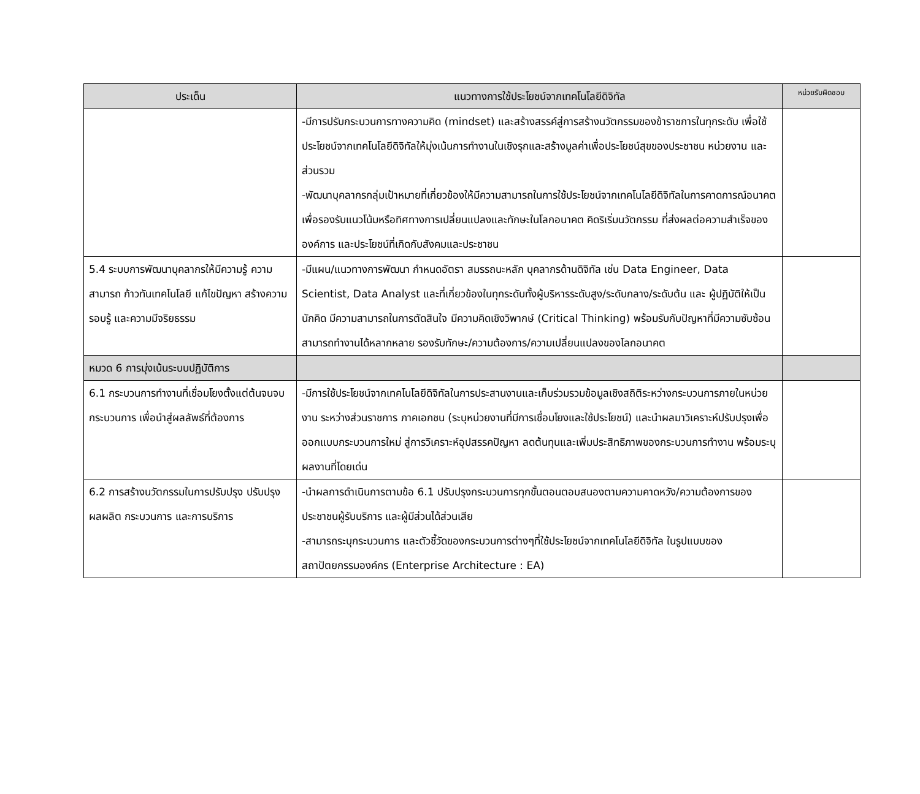| ประเด็น | แนวทางการใช้ประโยชน์จากเทคโนโลยีดิจิทัล | หน่วยรับผิดชอบ |
| --- | --- | --- |
| | -มีการปรับกระบวนการทางความคิด (mindset) และสร้างสรรค์สู่การสร้างนวัตกรรมของข้าราชการในทุกระดับ เพื่อใช้ประโยชน์จากเทคโนโลยีดิจิทัลให้มุ่งเน้นการทำงานในเชิงรุกและสร้างมูลค่าเพื่อประโยชน์สุขของประชาชน หน่วยงาน และส่วนรวม -พัฒนาบุคลากรกลุ่มเป้าหมายที่เกี่ยวข้องให้มีความสามารถในการใช้ประโยชน์จากเทคโนโลยีดิจิทัลในการคาดการณ์อนาคตเพื่อรองรับแนวโน้มหรือทิศทางการเปลี่ยนแปลงและทักษะในโลกอนาคต คิดริเริ่มนวัตกรรม ที่ส่งผลต่อความสำเร็จขององค์การ และประโยชน์ที่เกิดกับสังคมและประชาชน | |
| 5.4 ระบบการพัฒนาบุคลากรให้มีความรู้ ความสามารถ ก้าวทันเทคโนโลยี แก้ไขปัญหา สร้างความรอบรู้ และความมีจริยธรรม | -มีแผน/แนวทางการพัฒนา กำหนดอัตรา สมรรถนะหลัก บุคลากรด้านดิจิทัล เช่น Data Engineer, Data Scientist, Data Analyst และที่เกี่ยวข้องในทุกระดับทั้งผู้บริหารระดับสูง/ระดับกลาง/ระดับต้น และ ผู้ปฏิบัติให้เป็นนักคิด มีความสามารถในการตัดสินใจ มีความคิดเชิงวิพากษ์ (Critical Thinking) พร้อมรับกับปัญหาที่มีความซับซ้อน สามารถทำงานได้หลากหลาย รองรับทักษะ/ความต้องการ/ความเปลี่ยนแปลงของโลกอนาคต | |
| หมวด 6 การมุ่งเน้นระบบปฏิบัติการ | | |
| 6.1 กระบวนการทำงานที่เชื่อมโยงตั้งแต่ต้นจนจบกระบวนการ เพื่อนำสู่ผลลัพธ์ที่ต้องการ | -มีการใช้ประโยชน์จากเทคโนโลยีดิจิทัลในการประสานงานและเก็บร่วมรวมข้อมูลเชิงสถิติระหว่างกระบวนการภายในหน่วยงาน ระหว่างส่วนราชการ ภาคเอกชน (ระบุหน่วยงานที่มีการเชื่อมโยงและใช้ประโยชน์) และนำผลมาวิเคราะห์ปรับปรุงเพื่อออกแบบกระบวนการใหม่ สู่การวิเคราะห์อุปสรรคปัญหา ลดต้นทุนและเพิ่มประสิทธิภาพของกระบวนการทำงาน พร้อมระบุผลงานที่โดยเด่น | |
| 6.2 การสร้างนวัตกรรมในการปรับปรุง ปรับปรุงผลผลิต กระบวนการ และการบริการ | -นำผลการดำเนินการตามข้อ 6.1 ปรับปรุงกระบวนการทุกขั้นตอนตอบสนองตามความคาดหวัง/ความต้องการของประชาชนผู้รับบริการ และผู้มีส่วนได้ส่วนเสีย -สามารถระบุกระบวนการ และตัวชี้วัดของกระบวนการต่างๆที่ใช้ประโยชน์จากเทคโนโลยีดิจิทัล ในรูปแบบของ สถาปัตยกรรมองค์กร (Enterprise Architecture : EA) | |